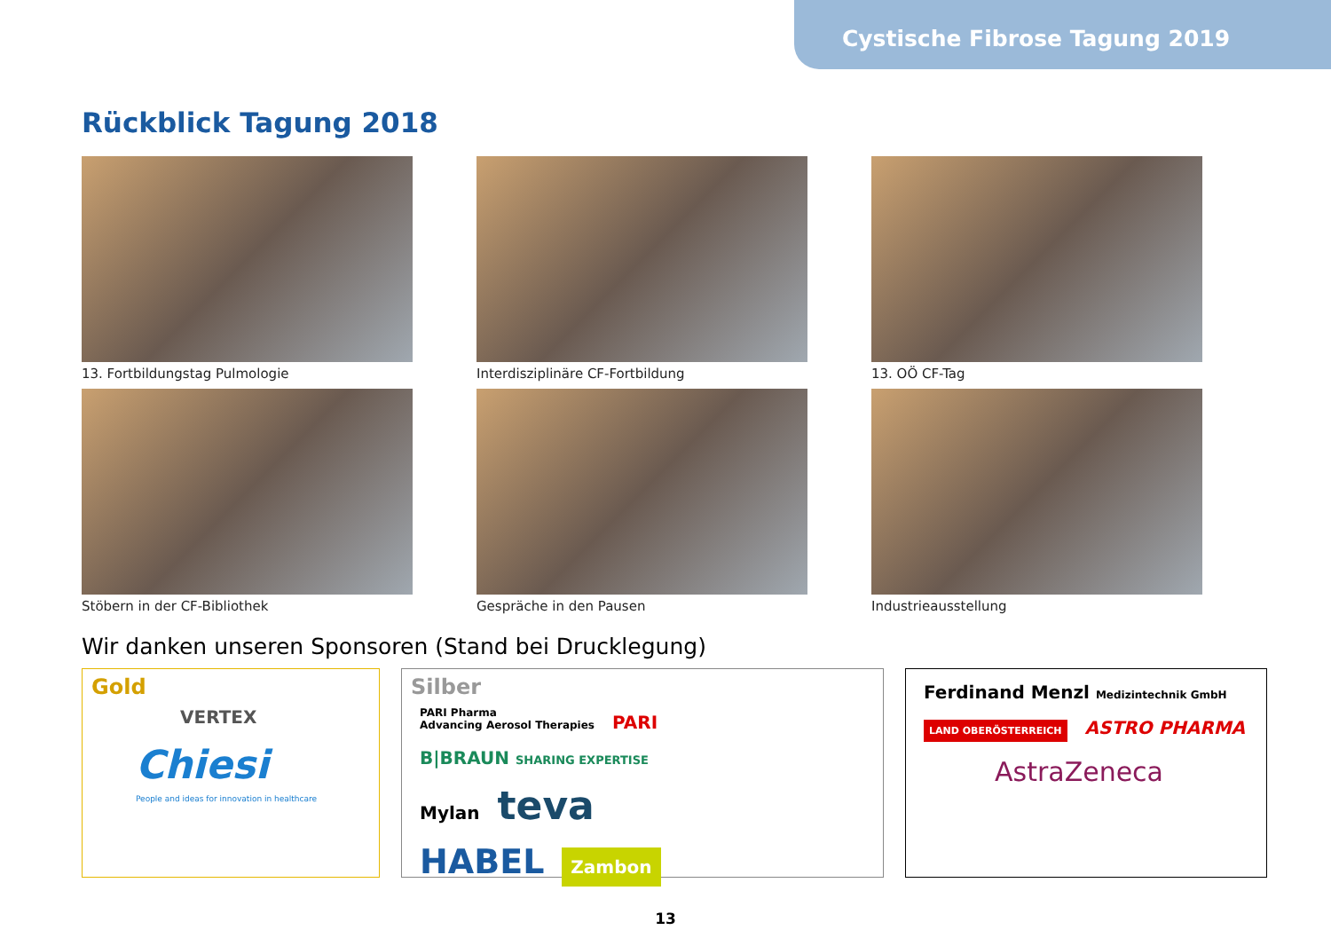Cystische Fibrose Tagung 2019
Rückblick Tagung 2018
13. Fortbildungstag Pulmologie
Interdisziplinäre CF-Fortbildung
13. OÖ CF-Tag
Stöbern in der CF-Bibliothek
Gespräche in den Pausen
Industrieausstellung
Wir danken unseren Sponsoren (Stand bei Drucklegung)
Gold
VERTEX
Chiesi
People and ideas for innovation in healthcare
Silber
PARI Pharma
Advancing Aerosol Therapies PARI B|BRAUN SHARING EXPERTISE
Mylan teva
HABEL Zambon
Ferdinand Menzl Medizintechnik GmbH
LAND OBERÖSTERREICH ASTRO PHARMA
AstraZeneca
13